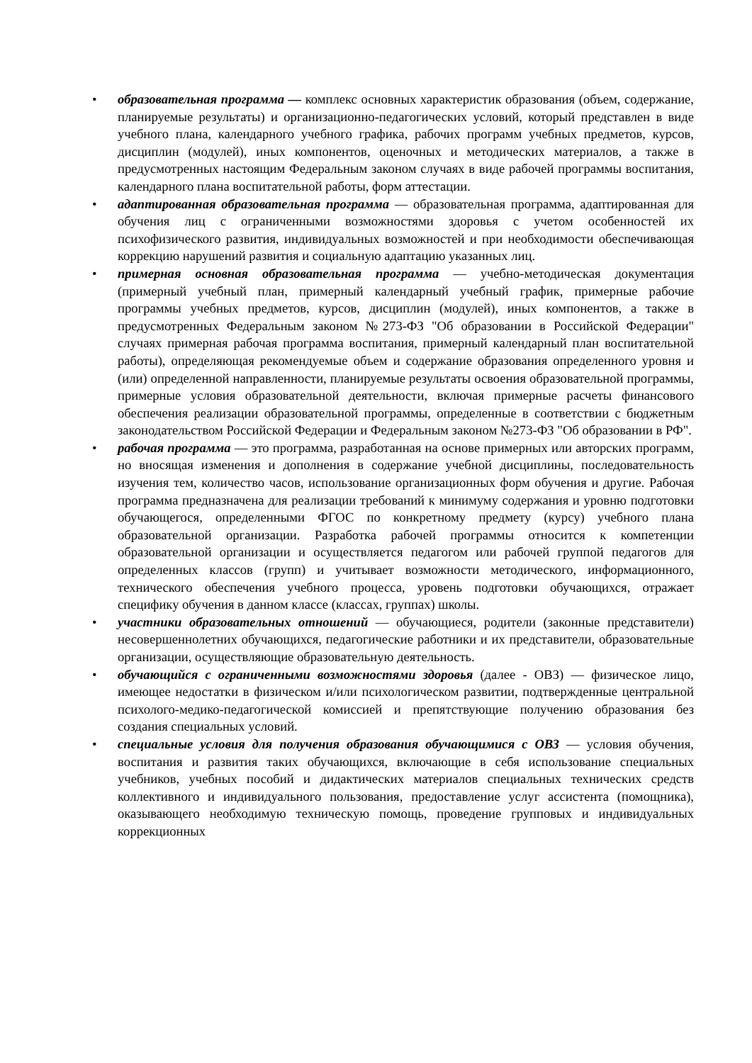• образовательная программа — комплекс основных характеристик образования (объем, содержание, планируемые результаты) и организационно-педагогических условий, который представлен в виде учебного плана, календарного учебного графика, рабочих программ учебных предметов, курсов, дисциплин (модулей), иных компонентов, оценочных и методических материалов, а также в предусмотренных настоящим Федеральным законом случаях в виде рабочей программы воспитания, календарного плана воспитательной работы, форм аттестации.
• адаптированная образовательная программа — образовательная программа, адаптированная для обучения лиц с ограниченными возможностями здоровья с учетом особенностей их психофизического развития, индивидуальных возможностей и при необходимости обеспечивающая коррекцию нарушений развития и социальную адаптацию указанных лиц.
• примерная основная образовательная программа — учебно-методическая документация (примерный учебный план, примерный календарный учебный график, примерные рабочие программы учебных предметов, курсов, дисциплин (модулей), иных компонентов, а также в предусмотренных Федеральным законом №273-ФЗ "Об образовании в Российской Федерации" случаях примерная рабочая программа воспитания, примерный календарный план воспитательной работы), определяющая рекомендуемые объем и содержание образования определенного уровня и (или) определенной направленности, планируемые результаты освоения образовательной программы, примерные условия образовательной деятельности, включая примерные расчеты финансового обеспечения реализации образовательной программы, определенные в соответствии с бюджетным законодательством Российской Федерации и Федеральным законом №273-ФЗ "Об образовании в РФ".
• рабочая программа — это программа, разработанная на основе примерных или авторских программ, но вносящая изменения и дополнения в содержание учебной дисциплины, последовательность изучения тем, количество часов, использование организационных форм обучения и другие. Рабочая программа предназначена для реализации требований к минимуму содержания и уровню подготовки обучающегося, определенными ФГОС по конкретному предмету (курсу) учебного плана образовательной организации. Разработка рабочей программы относится к компетенции образовательной организации и осуществляется педагогом или рабочей группой педагогов для определенных классов (групп) и учитывает возможности методического, информационного, технического обеспечения учебного процесса, уровень подготовки обучающихся, отражает специфику обучения в данном классе (классах, группах) школы.
• участники образовательных отношений — обучающиеся, родители (законные представители) несовершеннолетних обучающихся, педагогические работники и их представители, образовательные организации, осуществляющие образовательную деятельность.
• обучающийся с ограниченными возможностями здоровья (далее - ОВЗ) — физическое лицо, имеющее недостатки в физическом и/или психологическом развитии, подтвержденные центральной психолого-медико-педагогической комиссией и препятствующие получению образования без создания специальных условий.
• специальные условия для получения образования обучающимися с ОВЗ — условия обучения, воспитания и развития таких обучающихся, включающие в себя использование специальных учебников, учебных пособий и дидактических материалов специальных технических средств коллективного и индивидуального пользования, предоставление услуг ассистента (помощника), оказывающего необходимую техническую помощь, проведение групповых и индивидуальных коррекционных